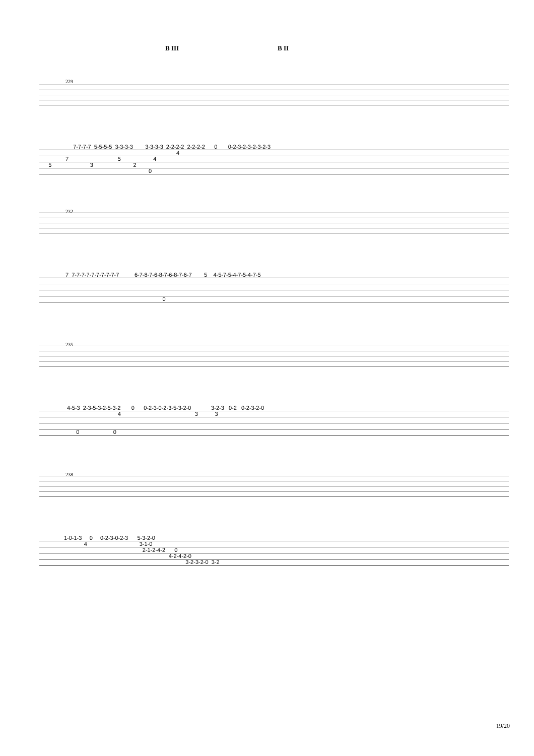B III B II
229
7-7-7-7 5-5-5-5 3-3-3-3 3-3-3-3 2-2-2-2 2-2-2-2 0 0-2-3-2-3-2-3-2-3
4
7 5 4
5 3 2
0
232
7 7-7-7-7-7-7-7-7-7-7 6-7-8-7-6-8-7-6-8-7-6-7 5 4-5-7-5-4-7-5-4-7-5
0
235
4-5-3 2-3-5-3-2-5-3-2 0 0-2-3-0-2-3-5-3-2-0 3-2-3 0-2 0-2-3-2-0
4 3 3
0 0
238
1-0-1-3 0 0-2-3-0-2-3 5-3-2-0
4 3-1-0
2-1-2-4-2 0
4-2-4-2-0
3-2-3-2-0 3-2
19/20